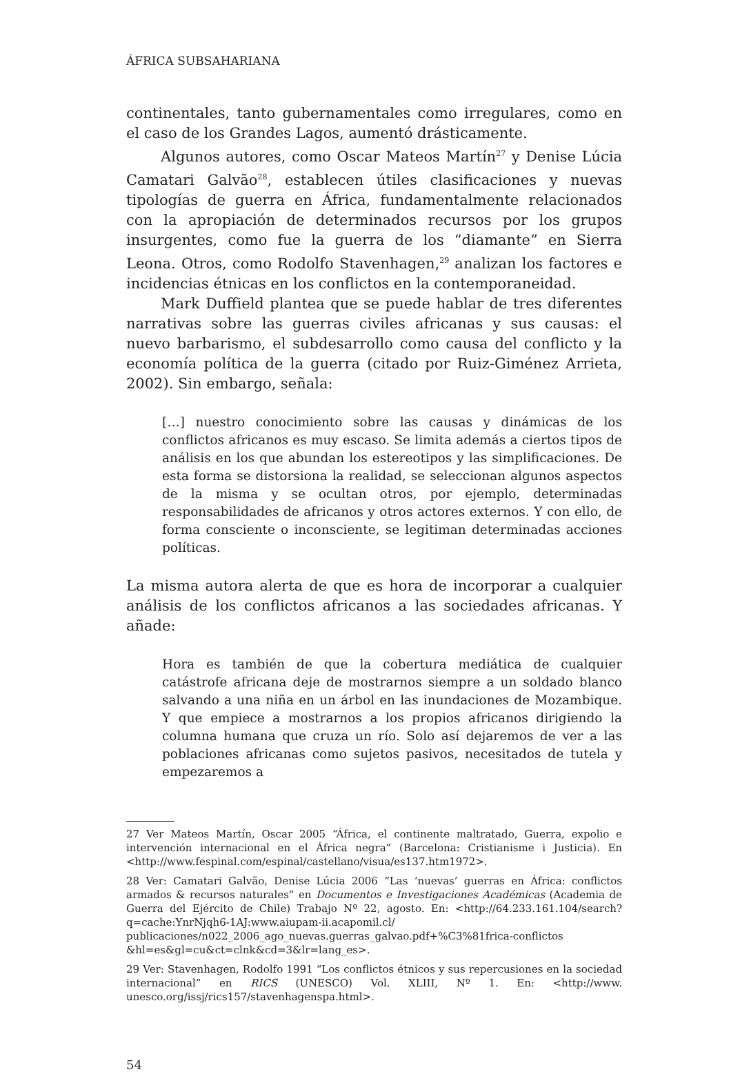ÁFRICA SUBSAHARIANA
continentales, tanto gubernamentales como irregulares, como en el caso de los Grandes Lagos, aumentó drásticamente.
Algunos autores, como Oscar Mateos Martín<sup>27</sup> y Denise Lúcia Camatari Galvão<sup>28</sup>, establecen útiles clasificaciones y nuevas tipologías de guerra en África, fundamentalmente relacionados con la apropiación de determinados recursos por los grupos insurgentes, como fue la guerra de los “diamante” en Sierra Leona. Otros, como Rodolfo Stavenhagen,<sup>29</sup> analizan los factores e incidencias étnicas en los conflictos en la contemporaneidad.
Mark Duffield plantea que se puede hablar de tres diferentes narrativas sobre las guerras civiles africanas y sus causas: el nuevo barbarismo, el subdesarrollo como causa del conflicto y la economía política de la guerra (citado por Ruiz-Giménez Arrieta, 2002). Sin embargo, señala:
[…] nuestro conocimiento sobre las causas y dinámicas de los conflictos africanos es muy escaso. Se limita además a ciertos tipos de análisis en los que abundan los estereotipos y las simplificaciones. De esta forma se distorsiona la realidad, se seleccionan algunos aspectos de la misma y se ocultan otros, por ejemplo, determinadas responsabilidades de africanos y otros actores externos. Y con ello, de forma consciente o inconsciente, se legitiman determinadas acciones políticas.
La misma autora alerta de que es hora de incorporar a cualquier análisis de los conflictos africanos a las sociedades africanas. Y añade:
Hora es también de que la cobertura mediática de cualquier catástrofe africana deje de mostrarnos siempre a un soldado blanco salvando a una niña en un árbol en las inundaciones de Mozambique. Y que empiece a mostrarnos a los propios africanos dirigiendo la columna humana que cruza un río. Solo así dejaremos de ver a las poblaciones africanas como sujetos pasivos, necesitados de tutela y empezaremos a
27 Ver Mateos Martín, Oscar 2005 “África, el continente maltratado, Guerra, expolio e intervención internacional en el África negra” (Barcelona: Cristianisme i Justicia). En <http://www.fespinal.com/espinal/castellano/visua/es137.htm1972>.
28 Ver: Camatari Galvão, Denise Lúcia 2006 “Las ‘nuevas’ guerras en África: conflictos armados & recursos naturales” en Documentos e Investigaciones Académicas (Academia de Guerra del Ejército de Chile) Trabajo Nº 22, agosto. En: <http://64.233.161.104/search?q=cache:YnrNjqh6-1AJ:www.aiupam-ii.acapomil.cl/ publicaciones/n022_2006_ago_nuevas.guerras_galvao.pdf+%C3%81frica-conflictos &hl=es&gl=cu&ct=clnk&cd=3&lr=lang_es>.
29 Ver: Stavenhagen, Rodolfo 1991 “Los conflictos étnicos y sus repercusiones en la sociedad internacional” en RICS (UNESCO) Vol. XLIII, Nº 1. En: <http://www. unesco.org/issj/rics157/stavenhagenspa.html>.
54